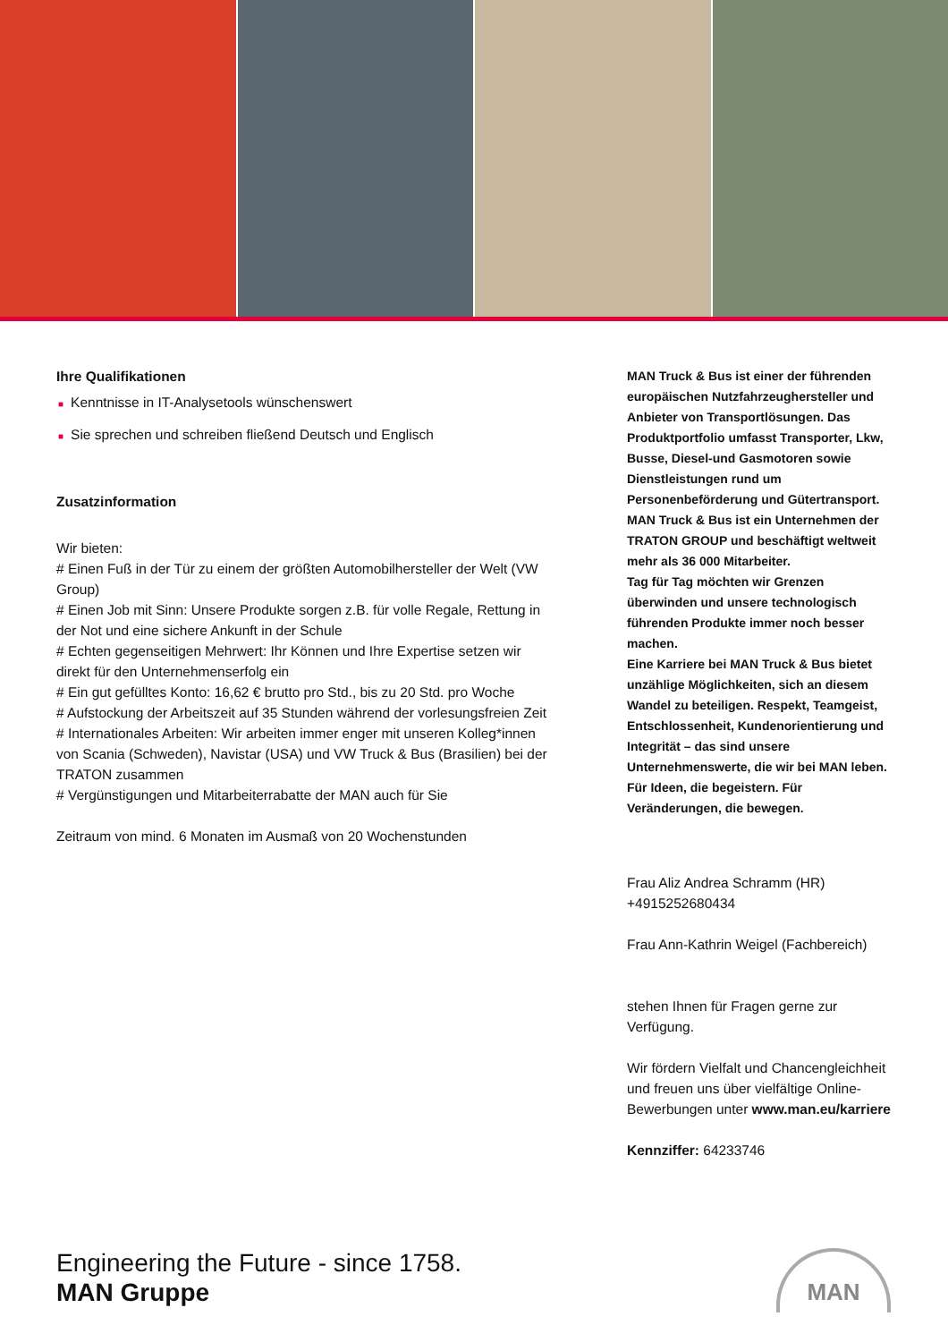Ihre Qualifikationen
■ Kenntnisse in IT-Analysetools wünschenswert
■ Sie sprechen und schreiben fließend Deutsch und Englisch
Zusatzinformation
Wir bieten:
# Einen Fuß in der Tür zu einem der größten Automobilhersteller der Welt (VW Group)
# Einen Job mit Sinn: Unsere Produkte sorgen z.B. für volle Regale, Rettung in der Not und eine sichere Ankunft in der Schule
# Echten gegenseitigen Mehrwert: Ihr Können und Ihre Expertise setzen wir direkt für den Unternehmenserfolg ein
# Ein gut gefülltes Konto: 16,62 € brutto pro Std., bis zu 20 Std. pro Woche
# Aufstockung der Arbeitszeit auf 35 Stunden während der vorlesungsfreien Zeit
# Internationales Arbeiten: Wir arbeiten immer enger mit unseren Kolleg*innen von Scania (Schweden), Navistar (USA) und VW Truck & Bus (Brasilien) bei der TRATON zusammen
# Vergünstigungen und Mitarbeiterrabatte der MAN auch für Sie
Zeitraum von mind. 6 Monaten im Ausmaß von 20 Wochenstunden
MAN Truck & Bus ist einer der führenden europäischen Nutzfahrzeughersteller und Anbieter von Transportlösungen. Das Produktportfolio umfasst Transporter, Lkw, Busse, Diesel-und Gasmotoren sowie Dienstleistungen rund um Personenbeförderung und Gütertransport. MAN Truck & Bus ist ein Unternehmen der TRATON GROUP und beschäftigt weltweit mehr als 36 000 Mitarbeiter.
Tag für Tag möchten wir Grenzen überwinden und unsere technologisch führenden Produkte immer noch besser machen.
Eine Karriere bei MAN Truck & Bus bietet unzählige Möglichkeiten, sich an diesem Wandel zu beteiligen. Respekt, Teamgeist, Entschlossenheit, Kundenorientierung und Integrität – das sind unsere Unternehmenswerte, die wir bei MAN leben. Für Ideen, die begeistern. Für Veränderungen, die bewegen.
Frau Aliz Andrea Schramm (HR)
+4915252680434
Frau Ann-Kathrin Weigel (Fachbereich)
stehen Ihnen für Fragen gerne zur Verfügung.
Wir fördern Vielfalt und Chancengleichheit und freuen uns über vielfältige Online-Bewerbungen unter www.man.eu/karriere
Kennziffer: 64233746
Engineering the Future - since 1758.
MAN Gruppe
MAN